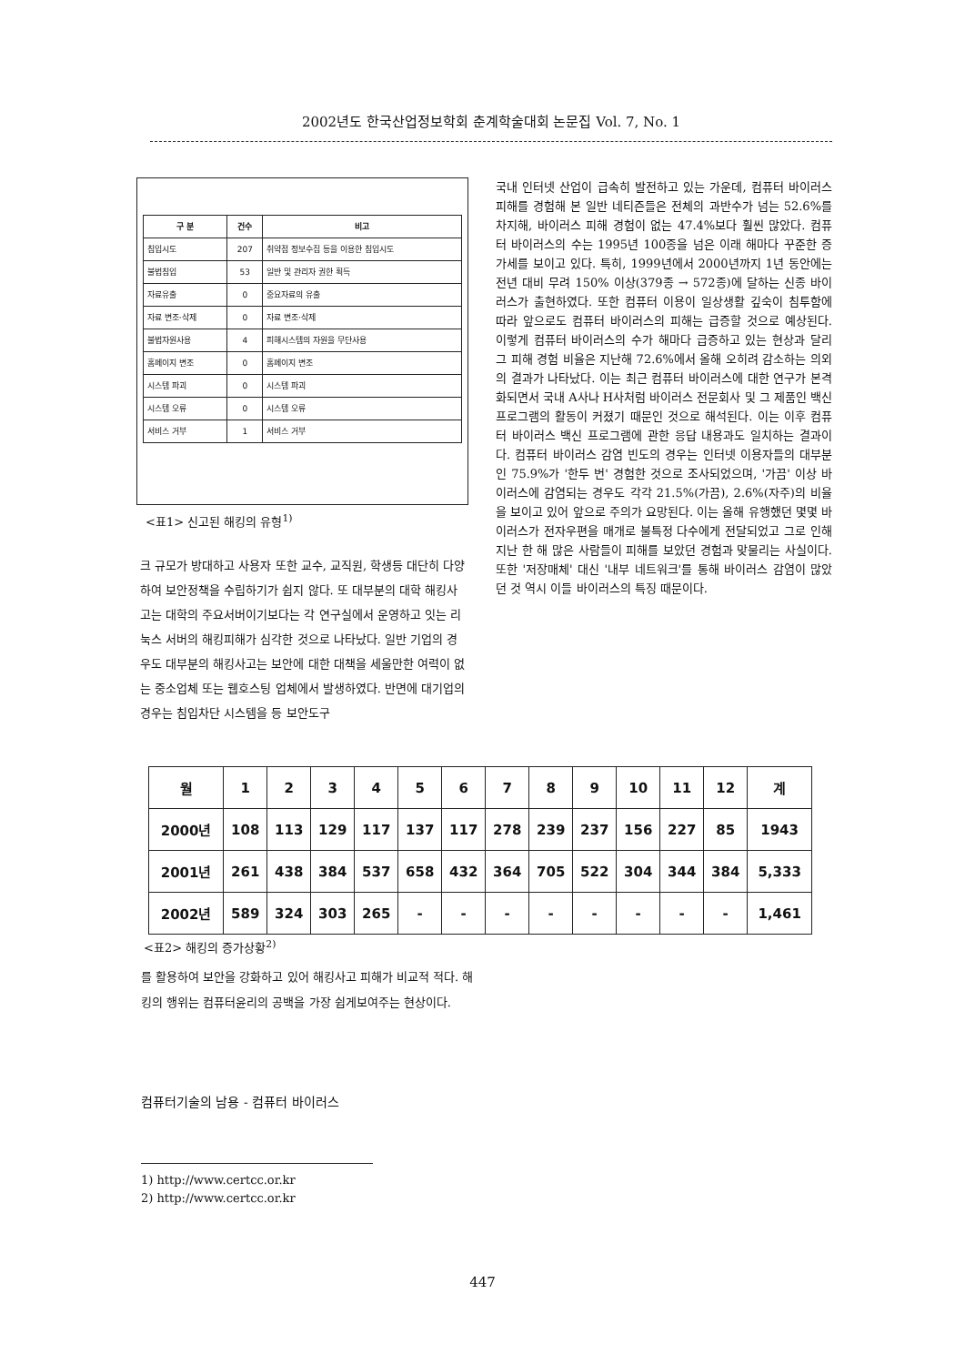2002년도 한국산업정보학회 춘계학술대회 논문집 Vol. 7, No. 1
| 구 분 | 건수 | 비고 |
| --- | --- | --- |
| 침입시도 | 207 | 취약점 정보수집 등을 이용한 침입시도 |
| 불법침입 | 53 | 일반 및 관리자 권한 획득 |
| 자료유출 | 0 | 중요자료의 유출 |
| 자료 변조·삭제 | 0 | 자료 변조·삭제 |
| 불법자원사용 | 4 | 피해시스템의 자원을 무단사용 |
| 홈페이지 변조 | 0 | 홈페이지 변조 |
| 시스템 파괴 | 0 | 시스템 파괴 |
| 시스템 오류 | 0 | 시스템 오류 |
| 서비스 거부 | 1 | 서비스 거부 |
<표1> 신고된 해킹의 유형<sup>1)</sup>
크 규모가 방대하고 사용자 또한 교수, 교직원, 학생등 대단히 다양하여 보안정책을 수립하기가 쉽지 않다. 또 대부분의 대학 해킹사고는 대학의 주요서버이기보다는 각 연구실에서 운영하고 잇는 리눅스 서버의 해킹피해가 심각한 것으로 나타났다. 일반 기업의 경우도 대부분의 해킹사고는 보안에 대한 대책을 세울만한 여력이 없는 중소업체 또는 웹호스팅 업체에서 발생하였다. 반면에 대기업의 경우는 침입차단 시스템을 등 보안도구
국내 인터넷 산업이 급속히 발전하고 있는 가운데, 컴퓨터 바이러스 피해를 경험해 본 일반 네티즌들은 전체의 과반수가 넘는 52.6%를 차지해, 바이러스 피해 경험이 없는 47.4%보다 훨씬 많았다. 컴퓨터 바이러스의 수는 1995년 100종을 넘은 이래 해마다 꾸준한 증가세를 보이고 있다. 특히, 1999년에서 2000년까지 1년 동안에는 전년 대비 무려 150% 이상(379종 → 572종)에 달하는 신종 바이러스가 출현하였다. 또한 컴퓨터 이용이 일상생활 깊숙이 침투함에 따라 앞으로도 컴퓨터 바이러스의 피해는 급증할 것으로 예상된다. 이렇게 컴퓨터 바이러스의 수가 해마다 급증하고 있는 현상과 달리 그 피해 경험 비율은 지난해 72.6%에서 올해 오히려 감소하는 의외의 결과가 나타났다. 이는 최근 컴퓨터 바이러스에 대한 연구가 본격화되면서 국내 A사나 H사처럼 바이러스 전문회사 및 그 제품인 백신 프로그램의 활동이 커졌기 때문인 것으로 해석된다. 이는 이후 컴퓨터 바이러스 백신 프로그램에 관한 응답 내용과도 일치하는 결과이다. 컴퓨터 바이러스 감염 빈도의 경우는 인터넷 이용자들의 대부분인 75.9%가 '한두 번' 경험한 것으로 조사되었으며, '가끔' 이상 바이러스에 감염되는 경우도 각각 21.5%(가끔), 2.6%(자주)의 비율을 보이고 있어 앞으로 주의가 요망된다. 이는 올해 유행했던 몇몇 바이러스가 전자우편을 매개로 불특정 다수에게 전달되었고 그로 인해 지난 한 해 많은 사람들이 피해를 보았던 경험과 맞물리는 사실이다. 또한 '저장매체' 대신 '내부 네트워크'를 통해 바이러스 감염이 많았던 것 역시 이들 바이러스의 특징 때문이다.
| 월 | 1 | 2 | 3 | 4 | 5 | 6 | 7 | 8 | 9 | 10 | 11 | 12 | 계 |
| --- | --- | --- | --- | --- | --- | --- | --- | --- | --- | --- | --- | --- | --- |
| 2000년 | 108 | 113 | 129 | 117 | 137 | 117 | 278 | 239 | 237 | 156 | 227 | 85 | 1943 |
| 2001년 | 261 | 438 | 384 | 537 | 658 | 432 | 364 | 705 | 522 | 304 | 344 | 384 | 5,333 |
| 2002년 | 589 | 324 | 303 | 265 | - | - | - | - | - | - | - | - | 1,461 |
<표2> 해킹의 증가상황<sup>2)</sup>
를 활용하여 보안을 강화하고 있어 해킹사고 피해가 비교적 적다. 해킹의 행위는 컴퓨터윤리의 공백을 가장 쉽게보여주는 현상이다.
컴퓨터기술의 남용 - 컴퓨터 바이러스
1) http://www.certcc.or.kr
2) http://www.certcc.or.kr
447